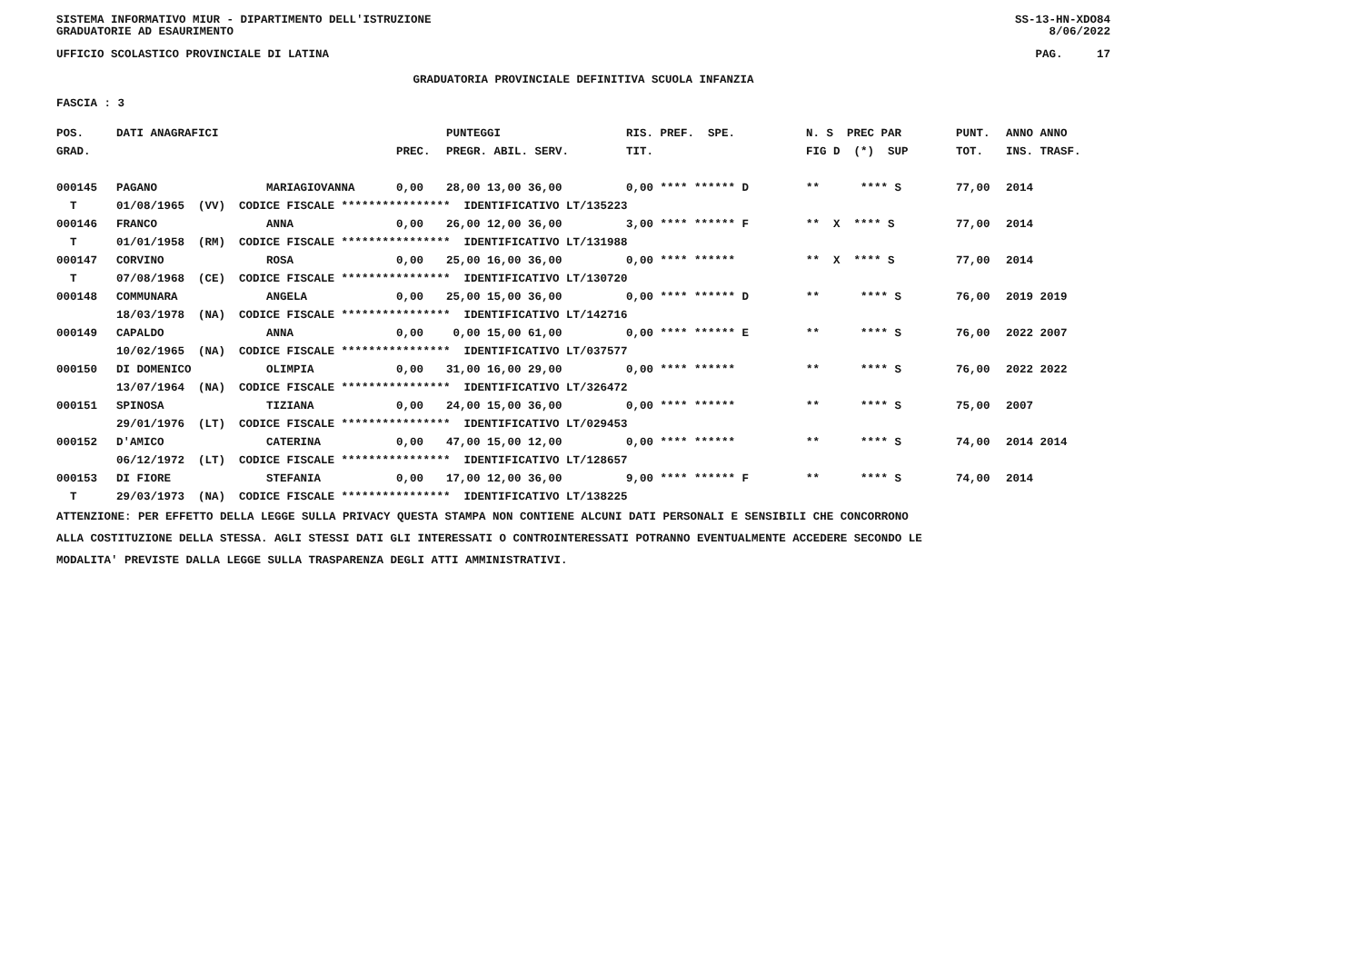SISTEMA INFORMATIVO MIUR - DIPARTIMENTO DELL'ISTRUZIONE
GRADUATORIE AD ESAURIMENTO SS-13-HN-XDO84
8/06/2022
UFFICIO SCOLASTICO PROVINCIALE DI LATINA PAG. 17
GRADUATORIA PROVINCIALE DEFINITIVA SCUOLA INFANZIA
FASCIA : 3
| POS. | DATI ANAGRAFICI | | | PUNTEGGI | RIS. PREF. SPE. | N. S PREC PAR | PUNT. | ANNO ANNO |
| --- | --- | --- | --- | --- | --- | --- | --- | --- |
| GRAD. | | | PREC. | PREGR. ABIL. SERV. | TIT. | FIG D (*) SUP | TOT. | INS. TRASF. |
| 000145 | PAGANO | MARIAGIOVANNA | 0,00 | 28,00 13,00 36,00 | 0,00 **** ****** D | ** **** S | 77,00 | 2014 |
| T | 01/08/1965 (VV) CODICE FISCALE **************** IDENTIFICATIVO LT/135223 | | | | | | | |
| 000146 | FRANCO | ANNA | 0,00 | 26,00 12,00 36,00 | 3,00 **** ****** F | ** X **** S | 77,00 | 2014 |
| T | 01/01/1958 (RM) CODICE FISCALE **************** IDENTIFICATIVO LT/131988 | | | | | | | |
| 000147 | CORVINO | ROSA | 0,00 | 25,00 16,00 36,00 | 0,00 **** ****** | ** X **** S | 77,00 | 2014 |
| T | 07/08/1968 (CE) CODICE FISCALE **************** IDENTIFICATIVO LT/130720 | | | | | | | |
| 000148 | COMMUNARA | ANGELA | 0,00 | 25,00 15,00 36,00 | 0,00 **** ****** D | ** **** S | 76,00 | 2019 2019 |
| | 18/03/1978 (NA) CODICE FISCALE **************** IDENTIFICATIVO LT/142716 | | | | | | | |
| 000149 | CAPALDO | ANNA | 0,00 | 0,00 15,00 61,00 | 0,00 **** ****** E | ** **** S | 76,00 | 2022 2007 |
| | 10/02/1965 (NA) CODICE FISCALE **************** IDENTIFICATIVO LT/037577 | | | | | | | |
| 000150 | DI DOMENICO | OLIMPIA | 0,00 | 31,00 16,00 29,00 | 0,00 **** ****** | ** **** S | 76,00 | 2022 2022 |
| | 13/07/1964 (NA) CODICE FISCALE **************** IDENTIFICATIVO LT/326472 | | | | | | | |
| 000151 | SPINOSA | TIZIANA | 0,00 | 24,00 15,00 36,00 | 0,00 **** ****** | ** **** S | 75,00 | 2007 |
| | 29/01/1976 (LT) CODICE FISCALE **************** IDENTIFICATIVO LT/029453 | | | | | | | |
| 000152 | D'AMICO | CATERINA | 0,00 | 47,00 15,00 12,00 | 0,00 **** ****** | ** **** S | 74,00 | 2014 2014 |
| | 06/12/1972 (LT) CODICE FISCALE **************** IDENTIFICATIVO LT/128657 | | | | | | | |
| 000153 | DI FIORE | STEFANIA | 0,00 | 17,00 12,00 36,00 | 9,00 **** ****** F | ** **** S | 74,00 | 2014 |
| T | 29/03/1973 (NA) CODICE FISCALE **************** IDENTIFICATIVO LT/138225 | | | | | | | |
ATTENZIONE: PER EFFETTO DELLA LEGGE SULLA PRIVACY QUESTA STAMPA NON CONTIENE ALCUNI DATI PERSONALI E SENSIBILI CHE CONCORRONO
ALLA COSTITUZIONE DELLA STESSA. AGLI STESSI DATI GLI INTERESSATI O CONTROINTERESSATI POTRANNO EVENTUALMENTE ACCEDERE SECONDO LE
MODALITA' PREVISTE DALLA LEGGE SULLA TRASPARENZA DEGLI ATTI AMMINISTRATIVI.